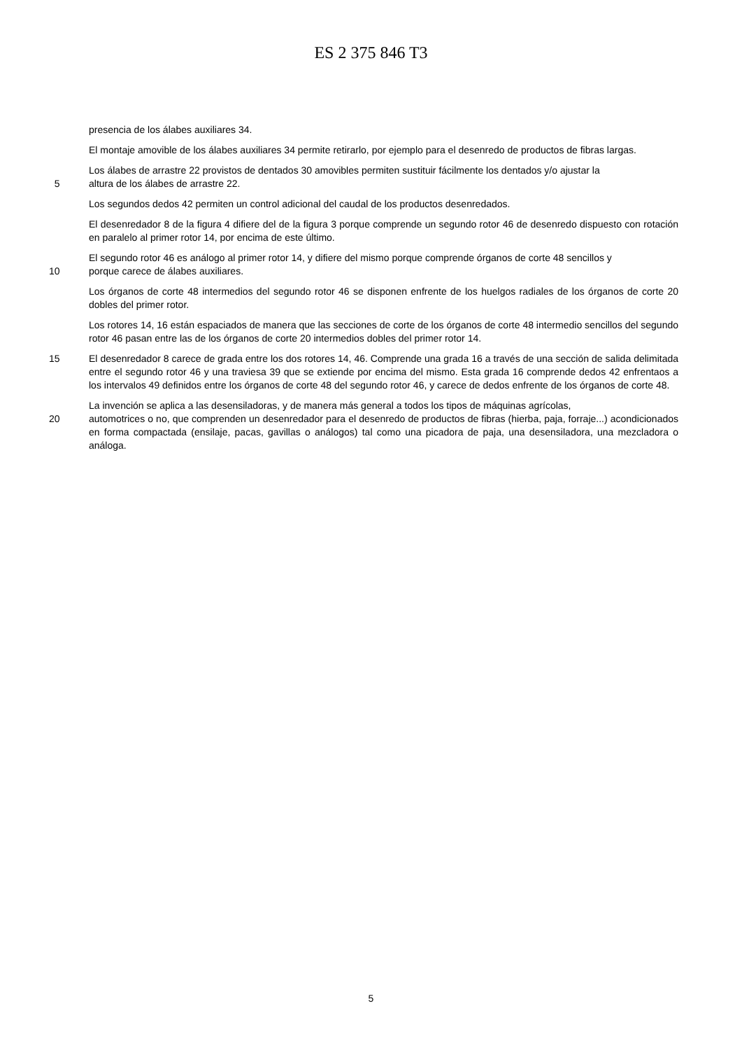ES 2 375 846 T3
presencia de los álabes auxiliares 34.
El montaje amovible de los álabes auxiliares 34 permite retirarlo, por ejemplo para el desenredo de productos de fibras largas.
Los álabes de arrastre 22 provistos de dentados 30 amovibles permiten sustituir fácilmente los dentados y/o ajustar la
5 altura de los álabes de arrastre 22.
Los segundos dedos 42 permiten un control adicional del caudal de los productos desenredados.
El desenredador 8 de la figura 4 difiere del de la figura 3 porque comprende un segundo rotor 46 de desenredo dispuesto con rotación en paralelo al primer rotor 14, por encima de este último.
El segundo rotor 46 es análogo al primer rotor 14, y difiere del mismo porque comprende órganos de corte 48 sencillos y
10 porque carece de álabes auxiliares.
Los órganos de corte 48 intermedios del segundo rotor 46 se disponen enfrente de los huelgos radiales de los órganos de corte 20 dobles del primer rotor.
Los rotores 14, 16 están espaciados de manera que las secciones de corte de los órganos de corte 48 intermedio sencillos del segundo rotor 46 pasan entre las de los órganos de corte 20 intermedios dobles del primer rotor 14.
15 El desenredador 8 carece de grada entre los dos rotores 14, 46. Comprende una grada 16 a través de una sección de salida delimitada entre el segundo rotor 46 y una traviesa 39 que se extiende por encima del mismo. Esta grada 16 comprende dedos 42 enfrentaos a los intervalos 49 definidos entre los órganos de corte 48 del segundo rotor 46, y carece de dedos enfrente de los órganos de corte 48.
La invención se aplica a las desensiladoras, y de manera más general a todos los tipos de máquinas agrícolas,
20 automotrices o no, que comprenden un desenredador para el desenredo de productos de fibras (hierba, paja, forraje...) acondicionados en forma compactada (ensilaje, pacas, gavillas o análogos) tal como una picadora de paja, una desensiladora, una mezcladora o análoga.
5